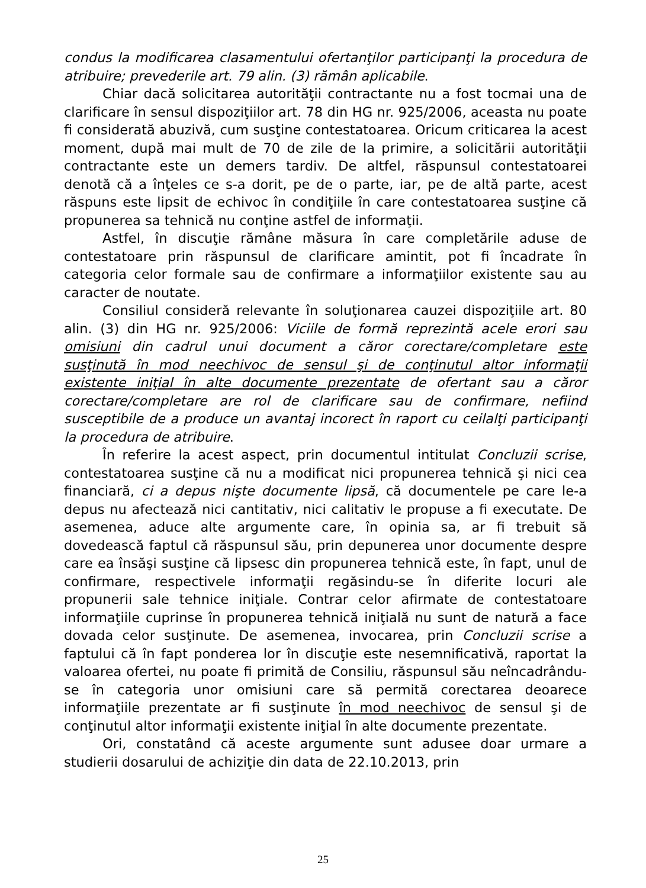condus la modificarea clasamentului ofertanţilor participanţi la procedura de atribuire; prevederile art. 79 alin. (3) rămân aplicabile.
Chiar dacă solicitarea autorităţii contractante nu a fost tocmai una de clarificare în sensul dispoziţiilor art. 78 din HG nr. 925/2006, aceasta nu poate fi considerată abuzivă, cum susţine contestatoarea. Oricum criticarea la acest moment, după mai mult de 70 de zile de la primire, a solicitării autorităţii contractante este un demers tardiv. De altfel, răspunsul contestatoarei denotă că a înţeles ce s-a dorit, pe de o parte, iar, pe de altă parte, acest răspuns este lipsit de echivoc în condiţiile în care contestatoarea susţine că propunerea sa tehnică nu conţine astfel de informaţii.
Astfel, în discuţie rămâne măsura în care completările aduse de contestatoare prin răspunsul de clarificare amintit, pot fi încadrate în categoria celor formale sau de confirmare a informaţiilor existente sau au caracter de noutate.
Consiliul consideră relevante în soluţionarea cauzei dispoziţiile art. 80 alin. (3) din HG nr. 925/2006: Viciile de formă reprezintă acele erori sau omisiuni din cadrul unui document a căror corectare/completare este susţinută în mod neechivoc de sensul şi de conţinutul altor informaţii existente iniţial în alte documente prezentate de ofertant sau a căror corectare/completare are rol de clarificare sau de confirmare, nefiind susceptibile de a produce un avantaj incorect în raport cu ceilalţi participanţi la procedura de atribuire.
În referire la acest aspect, prin documentul intitulat Concluzii scrise, contestatoarea susţine că nu a modificat nici propunerea tehnică şi nici cea financiară, ci a depus nişte documente lipsă, că documentele pe care le-a depus nu afectează nici cantitativ, nici calitativ le propuse a fi executate. De asemenea, aduce alte argumente care, în opinia sa, ar fi trebuit să dovedească faptul că răspunsul său, prin depunerea unor documente despre care ea însăşi susţine că lipsesc din propunerea tehnică este, în fapt, unul de confirmare, respectivele informaţii regăsindu-se în diferite locuri ale propunerii sale tehnice iniţiale. Contrar celor afirmate de contestatoare informaţiile cuprinse în propunerea tehnică iniţială nu sunt de natură a face dovada celor susţinute. De asemenea, invocarea, prin Concluzii scrise a faptului că în fapt ponderea lor în discuţie este nesemnificativă, raportat la valoarea ofertei, nu poate fi primită de Consiliu, răspunsul său neîncadrându-se în categoria unor omisiuni care să permită corectarea deoarece informaţiile prezentate ar fi susţinute în mod neechivoc de sensul şi de conţinutul altor informaţii existente iniţial în alte documente prezentate.
Ori, constatând că aceste argumente sunt adusee doar urmare a studierii dosarului de achiziţie din data de 22.10.2013, prin
25